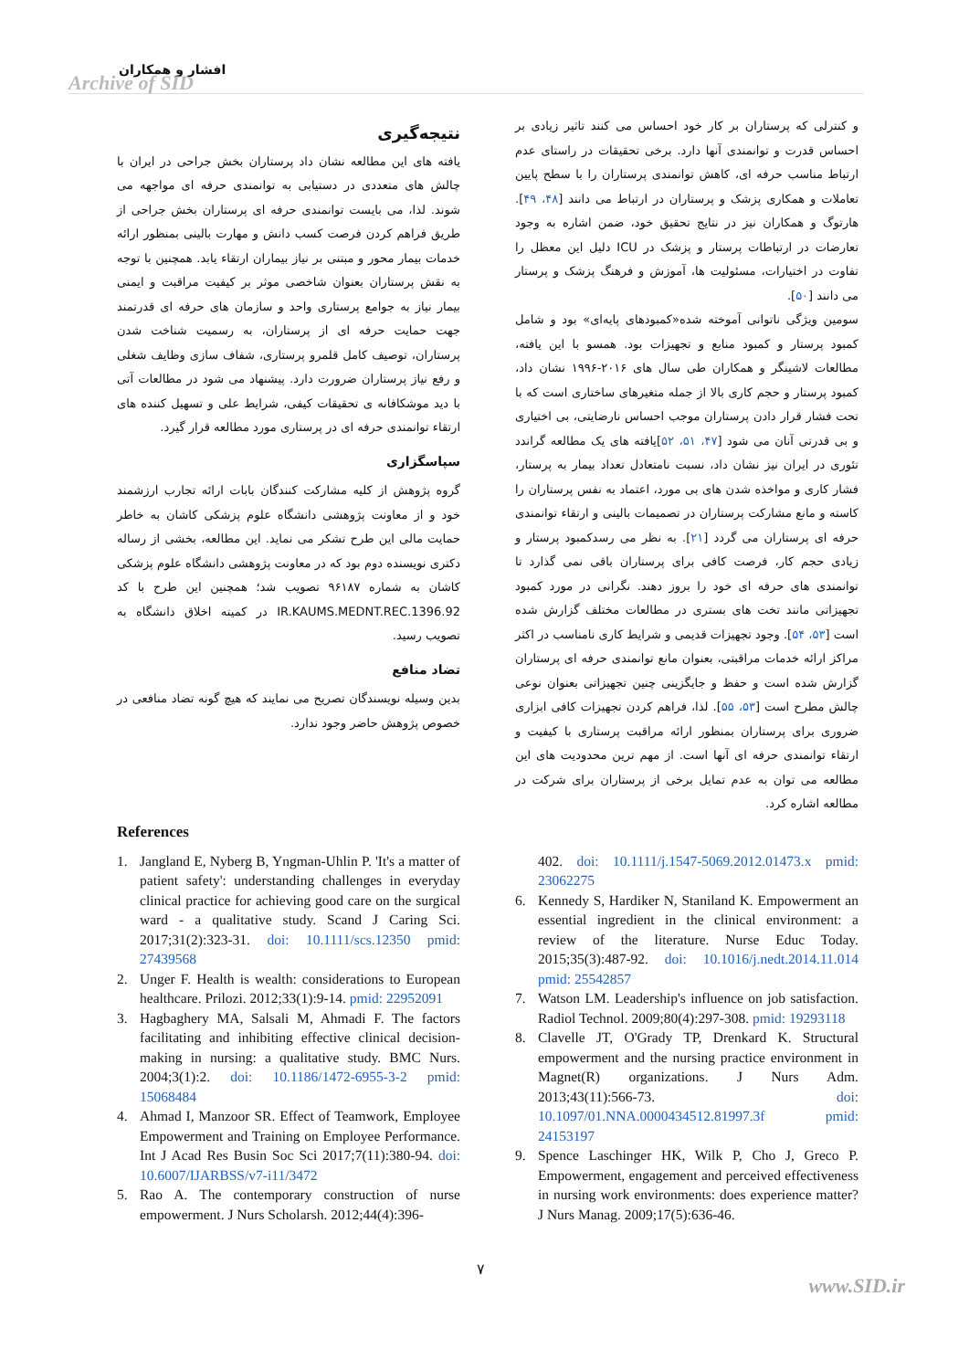افشار و همکاران
Archive of SID
و کنترلی که پرستاران بر کار خود احساس می کنند تاثیر زیادی بر احساس قدرت و توانمندی آنها دارد. برخی تحقیقات در راستای عدم ارتباط مناسب حرفه ای، کاهش توانمندی پرستاران را با سطح پایین تعاملات و همکاری پزشک و پرستاران در ارتباط می دانند [۴۸، ۴۹]. هارتوگ و همکاران نیز در نتایج تحقیق خود، ضمن اشاره به وجود تعارضات در ارتباطات پرستار و پزشک در ICU دلیل این معظل را تفاوت در اختیارات، مسئولیت ها، آموزش و فرهنگ پزشک و پرستار می دانند [۵۰].
سومین ویژگی ناتوانی آموخته شده«کمبودهای پایه‌ای» بود و شامل کمبود پرستار و کمبود منابع و تجهیزات بود. همسو با این یافته، مطالعات لاشینگر و همکاران طی سال های ۲۰۱۶-۱۹۹۶ نشان داد، کمبود پرستار و حجم کاری بالا از جمله متغیرهای ساختاری است که با تحت فشار قرار دادن پرستاران موجب احساس نارضایتی، بی اختیاری و بی قدرتی آنان می شود [۴۷، ۵۱، ۵۲]یافته های یک مطالعه گراندد تئوری در ایران نیز نشان داد، نسبت نامتعادل تعداد بیمار به پرستار، فشار کاری و مواخذه شدن های بی مورد، اعتماد به نفس پرستاران را کاسته و مانع مشارکت پرستاران در تصمیمات بالینی و ارتقاء توانمندی حرفه ای پرستاران می گردد [۲۱]. به نظر می رسدکمبود پرستار و زیادی حجم کار، فرصت کافی برای پرستاران باقی نمی گذارد تا توانمندی های حرفه ای خود را بروز دهند. نگرانی در مورد کمبود تجهیزاتی مانند تخت های بستری در مطالعات مختلف گزارش شده است [۵۳، ۵۴]. وجود تجهیزات قدیمی و شرایط کاری نامناسب در اکثر مراکز ارائه خدمات مراقبتی، بعنوان مانع توانمندی حرفه ای پرستاران گزارش شده است و حفظ و جایگزینی چنین تجهیزاتی بعنوان نوعی چالش مطرح است [۵۳، ۵۵]. لذا، فراهم کردن تجهیزات کافی ابزاری ضروری برای پرستاران بمنظور ارائه مراقبت پرستاری با کیفیت و ارتقاء توانمندی حرفه ای آنها است. از مهم ترین محدودیت های این مطالعه می توان به عدم تمایل برخی از پرستاران برای شرکت در مطالعه اشاره کرد.
نتیجه‌گیری
یافته های این مطالعه نشان داد پرستاران بخش جراحی در ایران با چالش های متعددی در دستیابی به توانمندی حرفه ای مواجهه می شوند. لذا، می بایست توانمندی حرفه ای پرستاران بخش جراحی از طریق فراهم کردن فرصت کسب دانش و مهارت بالینی بمنظور ارائه خدمات بیمار محور و مبتنی بر نیاز بیماران ارتقاء یابد. همچنین با توجه به نقش پرستاران بعنوان شاخصی موثر بر کیفیت مراقبت و ایمنی بیمار نیاز به جوامع پرستاری واحد و سازمان های حرفه ای قدرتمند جهت حمایت حرفه ای از پرستاران، به رسمیت شناخت شدن پرستاران، توصیف کامل قلمرو پرستاری، شفاف سازی وظایف شغلی و رفع نیاز پرستاران ضرورت دارد. پیشنهاد می شود در مطالعات آتی با دید موشکافانه ی تحقیقات کیفی، شرایط علی و تسهیل کننده های ارتقاء توانمندی حرفه ای در پرستاری مورد مطالعه قرار گیرد.
سپاسگزاری
گروه پژوهش از کلیه مشارکت کنندگان بابات ارائه تجارب ارزشمند خود و از معاونت پژوهشی دانشگاه علوم پزشکی کاشان به خاطر حمایت مالی این طرح تشکر می نماید. این مطالعه، بخشی از رساله دکتری نویسنده دوم بود که در معاونت پژوهشی دانشگاه علوم پزشکی کاشان به شماره ۹۶۱۸۷ تصویب شد؛ همچنین این طرح با کد IR.KAUMS.MEDNT.REC.1396.92 در کمیته اخلاق دانشگاه به تصویب رسید.
تضاد منافع
بدین وسیله نویسندگان تصریح می نمایند که هیچ گونه تضاد منافعی در خصوص پژوهش حاضر وجود ندارد.
References
1. Jangland E, Nyberg B, Yngman-Uhlin P. 'It's a matter of patient safety': understanding challenges in everyday clinical practice for achieving good care on the surgical ward - a qualitative study. Scand J Caring Sci. 2017;31(2):323-31. doi: 10.1111/scs.12350 pmid: 27439568
2. Unger F. Health is wealth: considerations to European healthcare. Prilozi. 2012;33(1):9-14. pmid: 22952091
3. Hagbaghery MA, Salsali M, Ahmadi F. The factors facilitating and inhibiting effective clinical decision-making in nursing: a qualitative study. BMC Nurs. 2004;3(1):2. doi: 10.1186/1472-6955-3-2 pmid: 15068484
4. Ahmad I, Manzoor SR. Effect of Teamwork, Employee Empowerment and Training on Employee Performance. Int J Acad Res Busin Soc Sci 2017;7(11):380-94. doi: 10.6007/IJARBSS/v7-i11/3472
5. Rao A. The contemporary construction of nurse empowerment. J Nurs Scholarsh. 2012;44(4):396-
402. doi: 10.1111/j.1547-5069.2012.01473.x pmid: 23062275
6. Kennedy S, Hardiker N, Staniland K. Empowerment an essential ingredient in the clinical environment: a review of the literature. Nurse Educ Today. 2015;35(3):487-92. doi: 10.1016/j.nedt.2014.11.014 pmid: 25542857
7. Watson LM. Leadership's influence on job satisfaction. Radiol Technol. 2009;80(4):297-308. pmid: 19293118
8. Clavelle JT, O'Grady TP, Drenkard K. Structural empowerment and the nursing practice environment in Magnet(R) organizations. J Nurs Adm. 2013;43(11):566-73. doi: 10.1097/01.NNA.0000434512.81997.3f pmid: 24153197
9. Spence Laschinger HK, Wilk P, Cho J, Greco P. Empowerment, engagement and perceived effectiveness in nursing work environments: does experience matter? J Nurs Manag. 2009;17(5):636-46.
۷
www.SID.ir